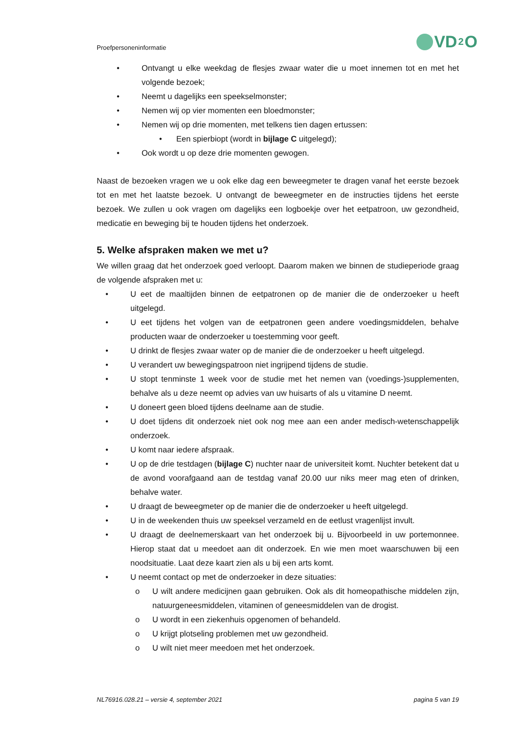Proefpersoneninformatie VD<sub>2</sub>O
• Ontvangt u elke weekdag de flesjes zwaar water die u moet innemen tot en met het volgende bezoek;
• Neemt u dagelijks een speekselmonster;
• Nemen wij op vier momenten een bloedmonster;
• Nemen wij op drie momenten, met telkens tien dagen ertussen:
• Een spierbiopt (wordt in bijlage C uitgelegd);
• Ook wordt u op deze drie momenten gewogen.
Naast de bezoeken vragen we u ook elke dag een beweegmeter te dragen vanaf het eerste bezoek tot en met het laatste bezoek. U ontvangt de beweegmeter en de instructies tijdens het eerste bezoek. We zullen u ook vragen om dagelijks een logboekje over het eetpatroon, uw gezondheid, medicatie en beweging bij te houden tijdens het onderzoek.
5. Welke afspraken maken we met u?
We willen graag dat het onderzoek goed verloopt. Daarom maken we binnen de studieperiode graag de volgende afspraken met u:
• U eet de maaltijden binnen de eetpatronen op de manier die de onderzoeker u heeft uitgelegd.
• U eet tijdens het volgen van de eetpatronen geen andere voedingsmiddelen, behalve producten waar de onderzoeker u toestemming voor geeft.
• U drinkt de flesjes zwaar water op de manier die de onderzoeker u heeft uitgelegd.
• U verandert uw bewegingspatroon niet ingrijpend tijdens de studie.
• U stopt tenminste 1 week voor de studie met het nemen van (voedings-)supplementen, behalve als u deze neemt op advies van uw huisarts of als u vitamine D neemt.
• U doneert geen bloed tijdens deelname aan de studie.
• U doet tijdens dit onderzoek niet ook nog mee aan een ander medisch-wetenschappelijk onderzoek.
• U komt naar iedere afspraak.
• U op de drie testdagen (bijlage C) nuchter naar de universiteit komt. Nuchter betekent dat u de avond voorafgaand aan de testdag vanaf 20.00 uur niks meer mag eten of drinken, behalve water.
• U draagt de beweegmeter op de manier die de onderzoeker u heeft uitgelegd.
• U in de weekenden thuis uw speeksel verzameld en de eetlust vragenlijst invult.
• U draagt de deelnemerskaart van het onderzoek bij u. Bijvoorbeeld in uw portemonnee. Hierop staat dat u meedoet aan dit onderzoek. En wie men moet waarschuwen bij een noodsituatie. Laat deze kaart zien als u bij een arts komt.
• U neemt contact op met de onderzoeker in deze situaties:
o U wilt andere medicijnen gaan gebruiken. Ook als dit homeopathische middelen zijn, natuurgeneesmiddelen, vitaminen of geneesmiddelen van de drogist.
o U wordt in een ziekenhuis opgenomen of behandeld.
o U krijgt plotseling problemen met uw gezondheid.
o U wilt niet meer meedoen met het onderzoek.
NL76916.028.21 – versie 4, september 2021 pagina 5 van 19